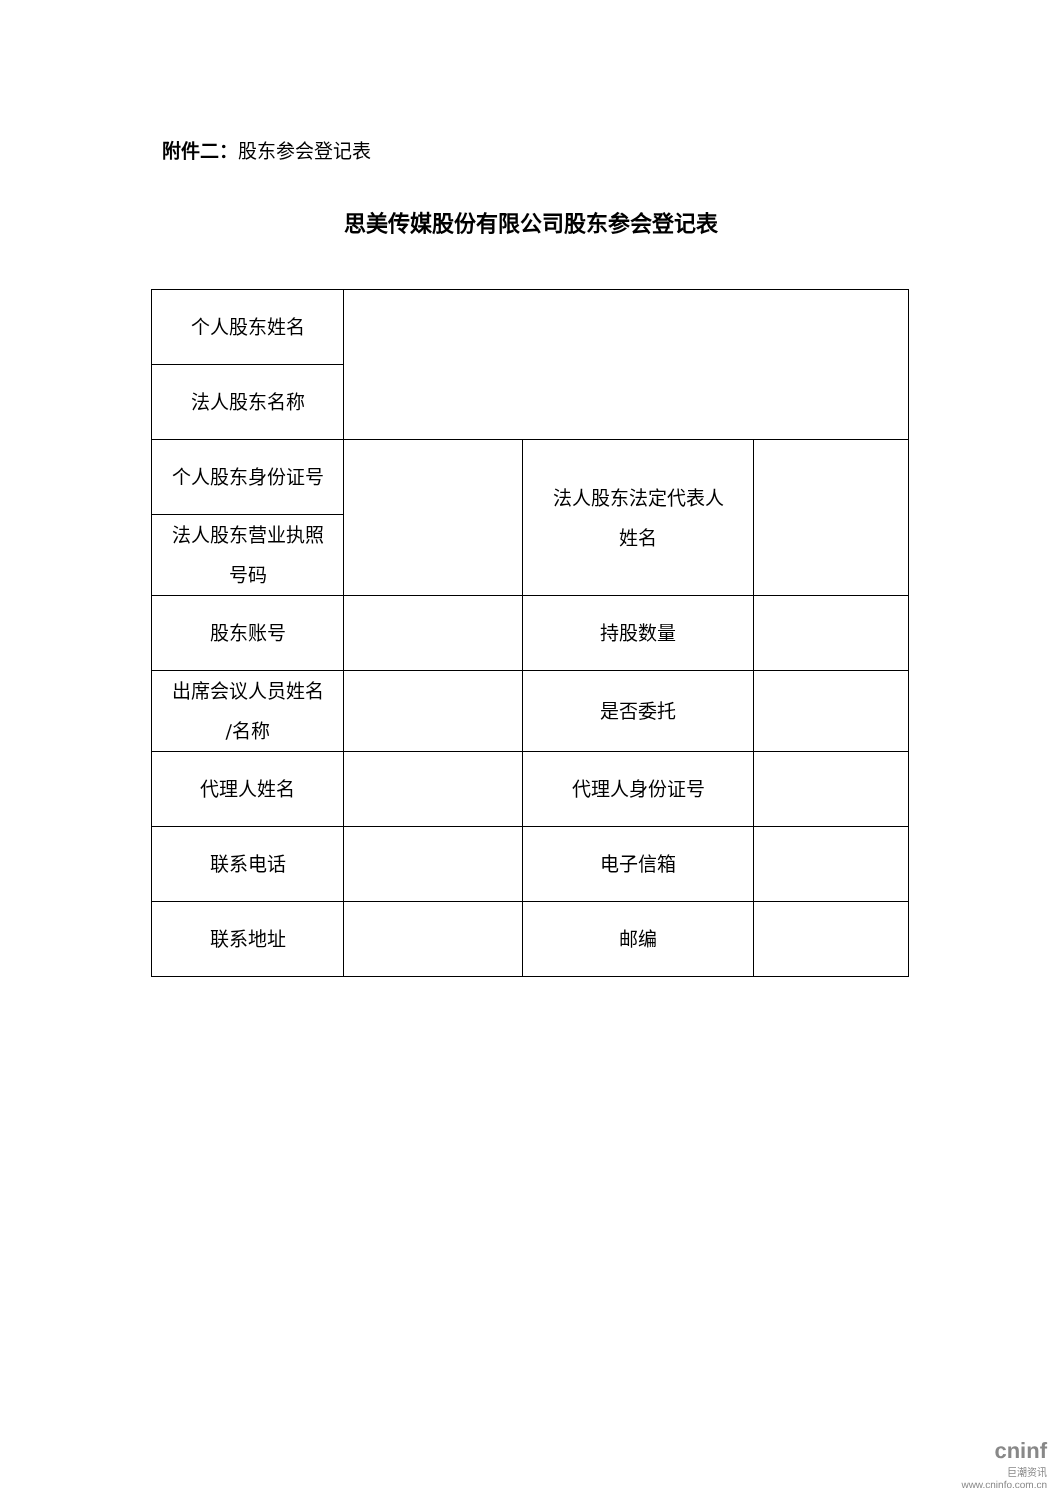附件二：股东参会登记表
思美传媒股份有限公司股东参会登记表
| 个人股东姓名 | | | |
| 法人股东名称 | | | |
| 个人股东身份证号 | | 法人股东法定代表人 姓名 | |
| 法人股东营业执照 号码 | | | |
| 股东账号 | | 持股数量 | |
| 出席会议人员姓名 /名称 | | 是否委托 | |
| 代理人姓名 | | 代理人身份证号 | |
| 联系电话 | | 电子信箱 | |
| 联系地址 | | 邮编 | |
cninf
巨潮资讯
www.cninfo.com.cn